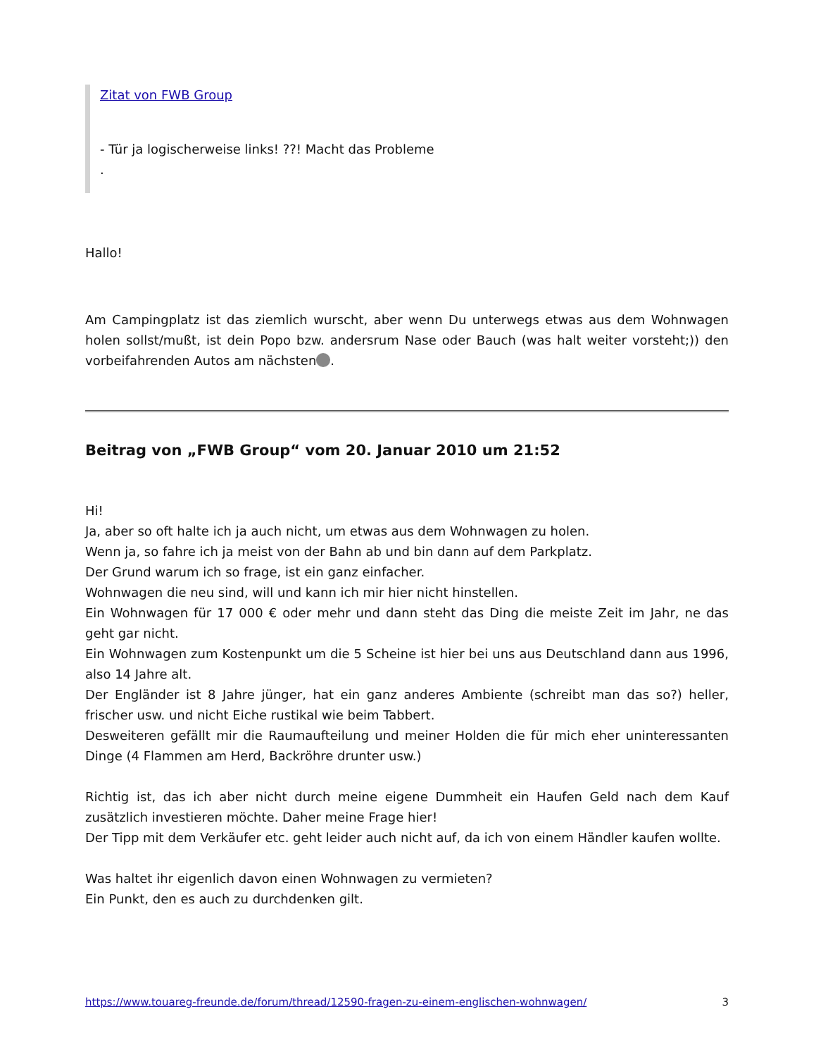Zitat von FWB Group
- Tür ja logischerweise links! ??! Macht das Probleme
.
Hallo!
Am Campingplatz ist das ziemlich wurscht, aber wenn Du unterwegs etwas aus dem Wohnwagen holen sollst/mußt, ist dein Popo bzw. andersrum Nase oder Bauch (was halt weiter vorsteht;)) den vorbeifahrenden Autos am nächsten .
Beitrag von „FWB Group“ vom 20. Januar 2010 um 21:52
Hi!
Ja, aber so oft halte ich ja auch nicht, um etwas aus dem Wohnwagen zu holen.
Wenn ja, so fahre ich ja meist von der Bahn ab und bin dann auf dem Parkplatz.
Der Grund warum ich so frage, ist ein ganz einfacher.
Wohnwagen die neu sind, will und kann ich mir hier nicht hinstellen.
Ein Wohnwagen für 17 000 € oder mehr und dann steht das Ding die meiste Zeit im Jahr, ne das geht gar nicht.
Ein Wohnwagen zum Kostenpunkt um die 5 Scheine ist hier bei uns aus Deutschland dann aus 1996, also 14 Jahre alt.
Der Engländer ist 8 Jahre jünger, hat ein ganz anderes Ambiente (schreibt man das so?) heller, frischer usw. und nicht Eiche rustikal wie beim Tabbert.
Desweiteren gefällt mir die Raumaufteilung und meiner Holden die für mich eher uninteressanten Dinge (4 Flammen am Herd, Backröhre drunter usw.)
Richtig ist, das ich aber nicht durch meine eigene Dummheit ein Haufen Geld nach dem Kauf zusätzlich investieren möchte. Daher meine Frage hier!
Der Tipp mit dem Verkäufer etc. geht leider auch nicht auf, da ich von einem Händler kaufen wollte.
Was haltet ihr eigenlich davon einen Wohnwagen zu vermieten?
Ein Punkt, den es auch zu durchdenken gilt.
https://www.touareg-freunde.de/forum/thread/12590-fragen-zu-einem-englischen-wohnwagen/ 3